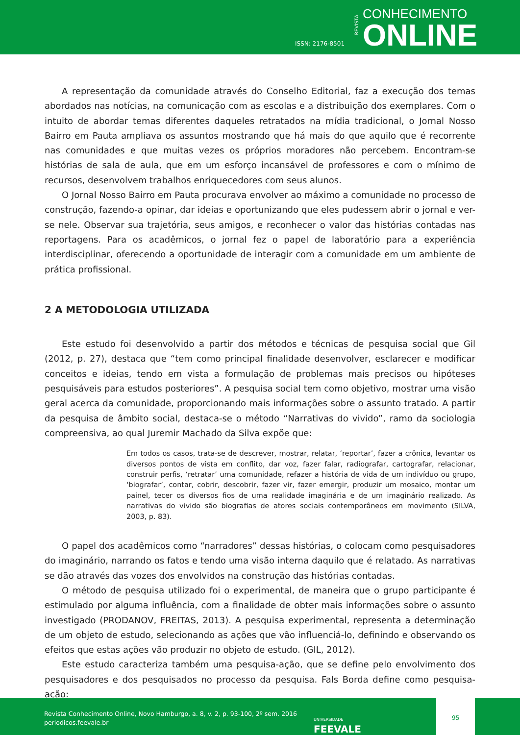ISSN: 2176-8501
REVISTA
CONHECIMENTO
ONLINE
A representação da comunidade através do Conselho Editorial, faz a execução dos temas abordados nas notícias, na comunicação com as escolas e a distribuição dos exemplares. Com o intuito de abordar temas diferentes daqueles retratados na mídia tradicional, o Jornal Nosso Bairro em Pauta ampliava os assuntos mostrando que há mais do que aquilo que é recorrente nas comunidades e que muitas vezes os próprios moradores não percebem. Encontram-se histórias de sala de aula, que em um esforço incansável de professores e com o mínimo de recursos, desenvolvem trabalhos enriquecedores com seus alunos.
O Jornal Nosso Bairro em Pauta procurava envolver ao máximo a comunidade no processo de construção, fazendo-a opinar, dar ideias e oportunizando que eles pudessem abrir o jornal e ver-se nele. Observar sua trajetória, seus amigos, e reconhecer o valor das histórias contadas nas reportagens. Para os acadêmicos, o jornal fez o papel de laboratório para a experiência interdisciplinar, oferecendo a oportunidade de interagir com a comunidade em um ambiente de prática profissional.
2 A METODOLOGIA UTILIZADA
Este estudo foi desenvolvido a partir dos métodos e técnicas de pesquisa social que Gil (2012, p. 27), destaca que “tem como principal finalidade desenvolver, esclarecer e modificar conceitos e ideias, tendo em vista a formulação de problemas mais precisos ou hipóteses pesquisáveis para estudos posteriores”. A pesquisa social tem como objetivo, mostrar uma visão geral acerca da comunidade, proporcionando mais informações sobre o assunto tratado. A partir da pesquisa de âmbito social, destaca-se o método “Narrativas do vivido”, ramo da sociologia compreensiva, ao qual Juremir Machado da Silva expõe que:
Em todos os casos, trata-se de descrever, mostrar, relatar, ‘reportar’, fazer a crônica, levantar os diversos pontos de vista em conflito, dar voz, fazer falar, radiografar, cartografar, relacionar, construir perfis, ‘retratar’ uma comunidade, refazer a história de vida de um indivíduo ou grupo, ‘biografar’, contar, cobrir, descobrir, fazer vir, fazer emergir, produzir um mosaico, montar um painel, tecer os diversos fios de uma realidade imaginária e de um imaginário realizado. As narrativas do vivido são biografias de atores sociais contemporâneos em movimento (SILVA, 2003, p. 83).
O papel dos acadêmicos como “narradores” dessas histórias, o colocam como pesquisadores do imaginário, narrando os fatos e tendo uma visão interna daquilo que é relatado. As narrativas se dão através das vozes dos envolvidos na construção das histórias contadas.
O método de pesquisa utilizado foi o experimental, de maneira que o grupo participante é estimulado por alguma influência, com a finalidade de obter mais informações sobre o assunto investigado (PRODANOV, FREITAS, 2013). A pesquisa experimental, representa a determinação de um objeto de estudo, selecionando as ações que vão influenciá-lo, definindo e observando os efeitos que estas ações vão produzir no objeto de estudo. (GIL, 2012).
Este estudo caracteriza também uma pesquisa-ação, que se define pelo envolvimento dos pesquisadores e dos pesquisados no processo da pesquisa. Fals Borda define como pesquisa-ação:
Revista Conhecimento Online, Novo Hamburgo, a. 8, v. 2, p. 93-100, 2º sem. 2016
periodicos.feevale.br
UNIVERSIDADE
FEEVALE
95